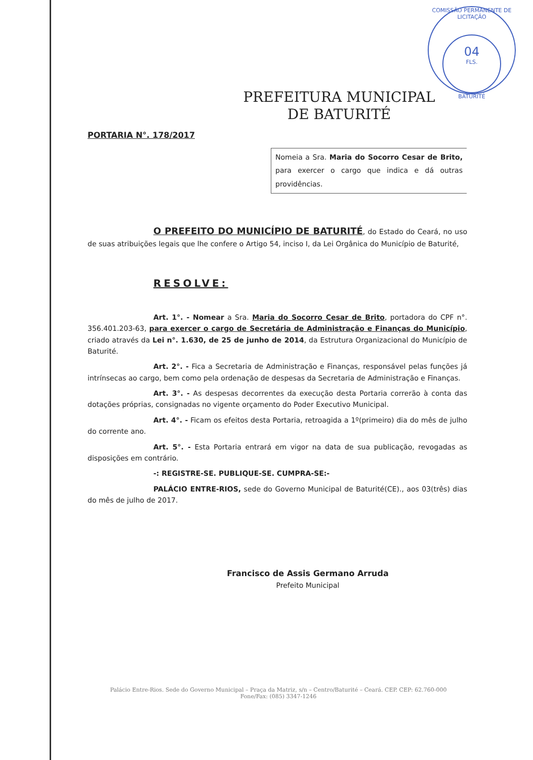COMISSÃO PERMANENTE DE LICITAÇÃO
04
FLS.
BATURITÉ
PREFEITURA MUNICIPAL
DE BATURITÉ
PORTARIA N°. 178/2017
Nomeia a Sra. Maria do Socorro Cesar de Brito, para exercer o cargo que indica e dá outras providências.
O PREFEITO DO MUNICÍPIO DE BATURITÉ, do Estado do Ceará, no uso de suas atribuições legais que lhe confere o Artigo 54, inciso I, da Lei Orgânica do Município de Baturité,
RESOLVE:
Art. 1°. - Nomear a Sra. Maria do Socorro Cesar de Brito, portadora do CPF n°. 356.401.203-63, para exercer o cargo de Secretária de Administração e Finanças do Município, criado através da Lei n°. 1.630, de 25 de junho de 2014, da Estrutura Organizacional do Município de Baturité.
Art. 2°. - Fica a Secretaria de Administração e Finanças, responsável pelas funções já intrínsecas ao cargo, bem como pela ordenação de despesas da Secretaria de Administração e Finanças.
Art. 3°. - As despesas decorrentes da execução desta Portaria correrão à conta das dotações próprias, consignadas no vigente orçamento do Poder Executivo Municipal.
Art. 4°. - Ficam os efeitos desta Portaria, retroagida a 1º(primeiro) dia do mês de julho do corrente ano.
Art. 5°. - Esta Portaria entrará em vigor na data de sua publicação, revogadas as disposições em contrário.
-: REGISTRE-SE. PUBLIQUE-SE. CUMPRA-SE:-
PALÁCIO ENTRE-RIOS, sede do Governo Municipal de Baturité(CE)., aos 03(três) dias do mês de julho de 2017.
Francisco de Assis Germano Arruda
Prefeito Municipal
Palácio Entre-Rios. Sede do Governo Municipal – Praça da Matriz, s/n – Centro/Baturité – Ceará. CEP. CEP: 62.760-000
Fone/Fax: (085) 3347-1246